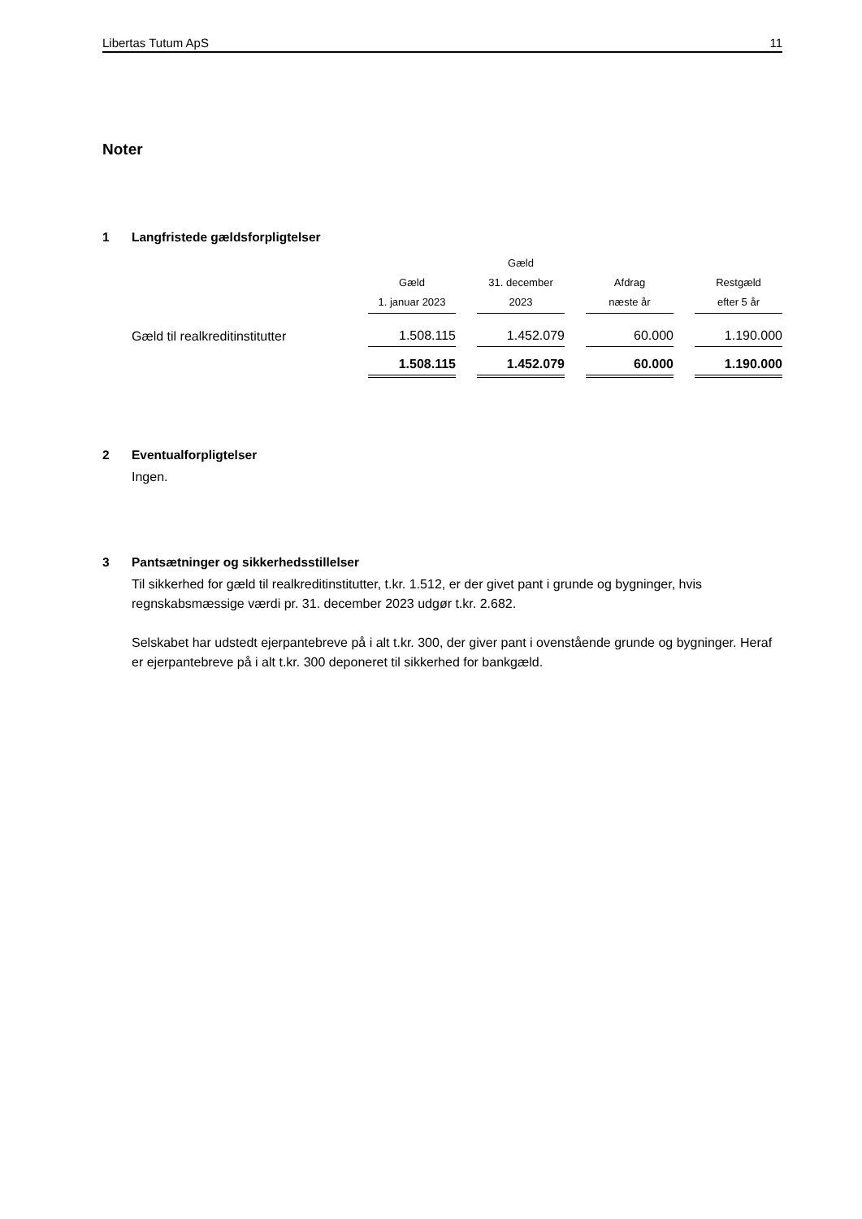Libertas Tutum ApS 11
Noter
1 Langfristede gældsforpligtelser
| | Gæld 1. januar 2023 | Gæld 31. december 2023 | Afdrag næste år | Restgæld efter 5 år |
| --- | --- | --- | --- | --- |
| Gæld til realkreditinstitutter | 1.508.115 | 1.452.079 | 60.000 | 1.190.000 |
| | 1.508.115 | 1.452.079 | 60.000 | 1.190.000 |
2 Eventualforpligtelser
Ingen.
3 Pantsætninger og sikkerhedsstillelser
Til sikkerhed for gæld til realkreditinstitutter, t.kr. 1.512, er der givet pant i grunde og bygninger, hvis regnskabsmæssige værdi pr. 31. december 2023 udgør t.kr. 2.682.
Selskabet har udstedt ejerpantebreve på i alt t.kr. 300, der giver pant i ovenstående grunde og bygninger. Heraf er ejerpantebreve på i alt t.kr. 300 deponeret til sikkerhed for bankgæld.